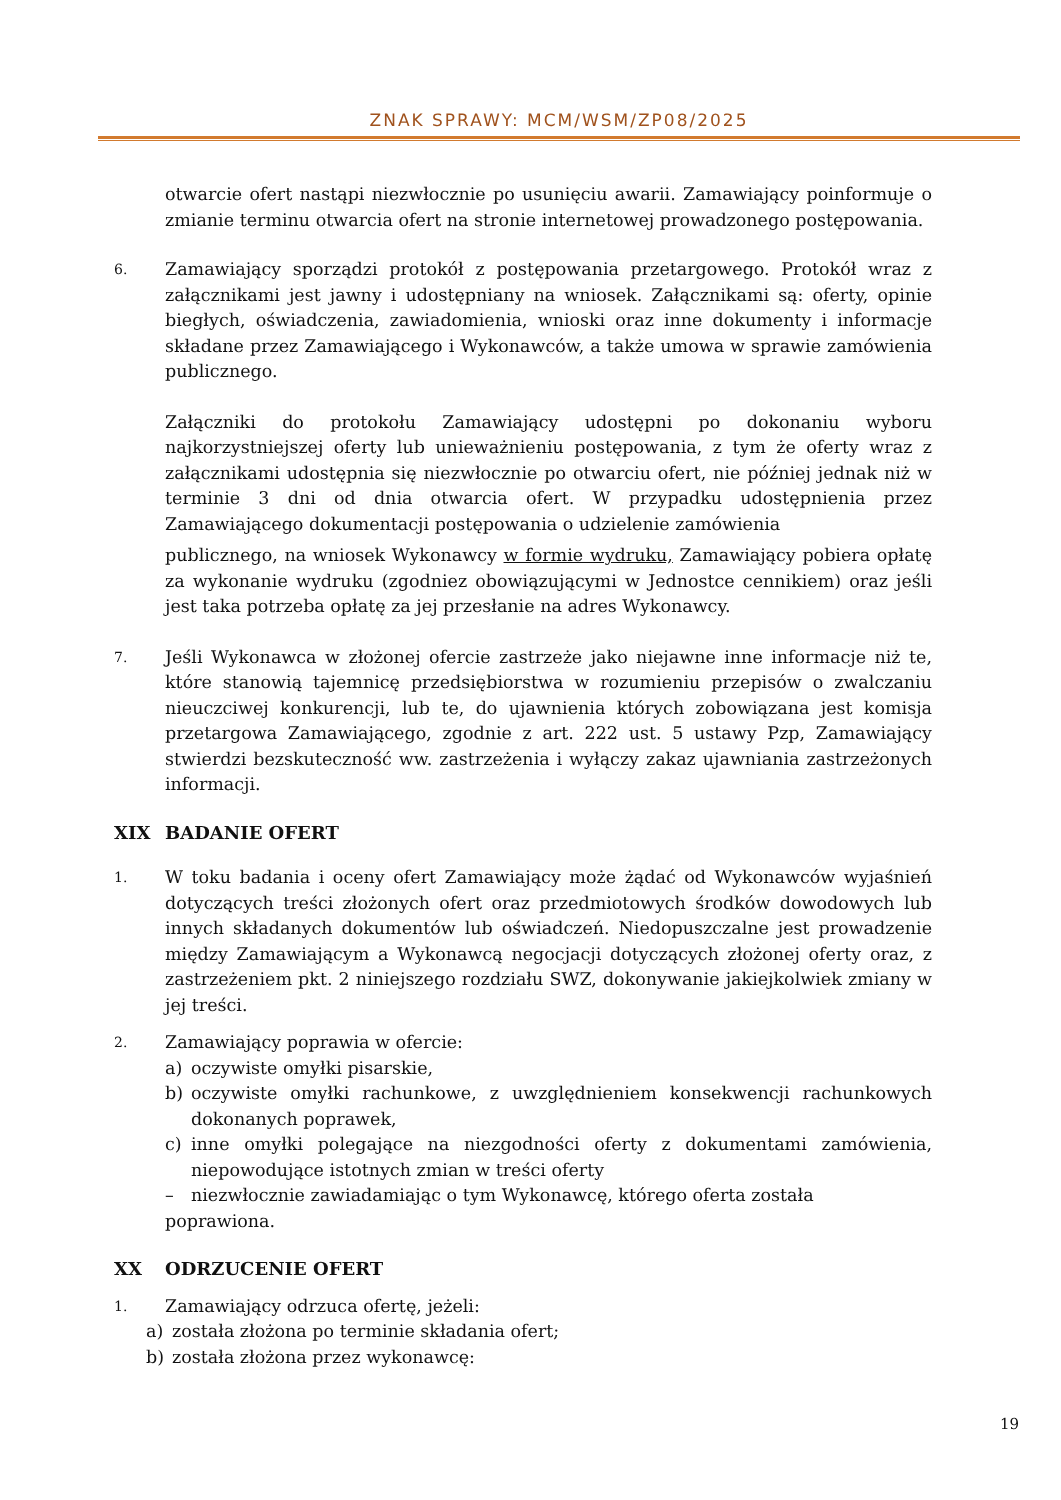ZNAK SPRAWY: MCM/WSM/ZP08/2025
otwarcie ofert nastąpi niezwłocznie po usunięciu awarii. Zamawiający poinformuje o zmianie terminu otwarcia ofert na stronie internetowej prowadzonego postępowania.
6.
Zamawiający sporządzi protokół z postępowania przetargowego. Protokół wraz z załącznikami jest jawny i udostępniany na wniosek. Załącznikami są: oferty, opinie biegłych, oświadczenia, zawiadomienia, wnioski oraz inne dokumenty i informacje składane przez Zamawiającego i Wykonawców, a także umowa w sprawie zamówienia publicznego.
Załączniki do protokołu Zamawiający udostępni po dokonaniu wyboru najkorzystniejszej oferty lub unieważnieniu postępowania, z tym że oferty wraz z załącznikami udostępnia się niezwłocznie po otwarciu ofert, nie później jednak niż w terminie 3 dni od dnia otwarcia ofert. W przypadku udostępnienia przez Zamawiającego dokumentacji postępowania o udzielenie zamówienia
publicznego, na wniosek Wykonawcy w formie wydruku, Zamawiający pobiera opłatę za wykonanie wydruku (zgodniez obowiązującymi w Jednostce cennikiem) oraz jeśli jest taka potrzeba opłatę za jej przesłanie na adres Wykonawcy.
7.
Jeśli Wykonawca w złożonej ofercie zastrzeże jako niejawne inne informacje niż te, które stanowią tajemnicę przedsiębiorstwa w rozumieniu przepisów o zwalczaniu nieuczciwej konkurencji, lub te, do ujawnienia których zobowiązana jest komisja przetargowa Zamawiającego, zgodnie z art. 222 ust. 5 ustawy Pzp, Zamawiający stwierdzi bezskuteczność ww. zastrzeżenia i wyłączy zakaz ujawniania zastrzeżonych informacji.
XIX BADANIE OFERT
1.
W toku badania i oceny ofert Zamawiający może żądać od Wykonawców wyjaśnień dotyczących treści złożonych ofert oraz przedmiotowych środków dowodowych lub innych składanych dokumentów lub oświadczeń. Niedopuszczalne jest prowadzenie między Zamawiającym a Wykonawcą negocjacji dotyczących złożonej oferty oraz, z zastrzeżeniem pkt. 2 niniejszego rozdziału SWZ, dokonywanie jakiejkolwiek zmiany w jej treści.
2.
Zamawiający poprawia w ofercie:
a) oczywiste omyłki pisarskie,
b) oczywiste omyłki rachunkowe, z uwzględnieniem konsekwencji rachunkowych dokonanych poprawek,
c) inne omyłki polegające na niezgodności oferty z dokumentami zamówienia, niepowodujące istotnych zmian w treści oferty
– niezwłocznie zawiadamiając o tym Wykonawcę, którego oferta została
poprawiona.
XX ODRZUCENIE OFERT
1.
Zamawiający odrzuca ofertę, jeżeli:
a) została złożona po terminie składania ofert;
b) została złożona przez wykonawcę:
19